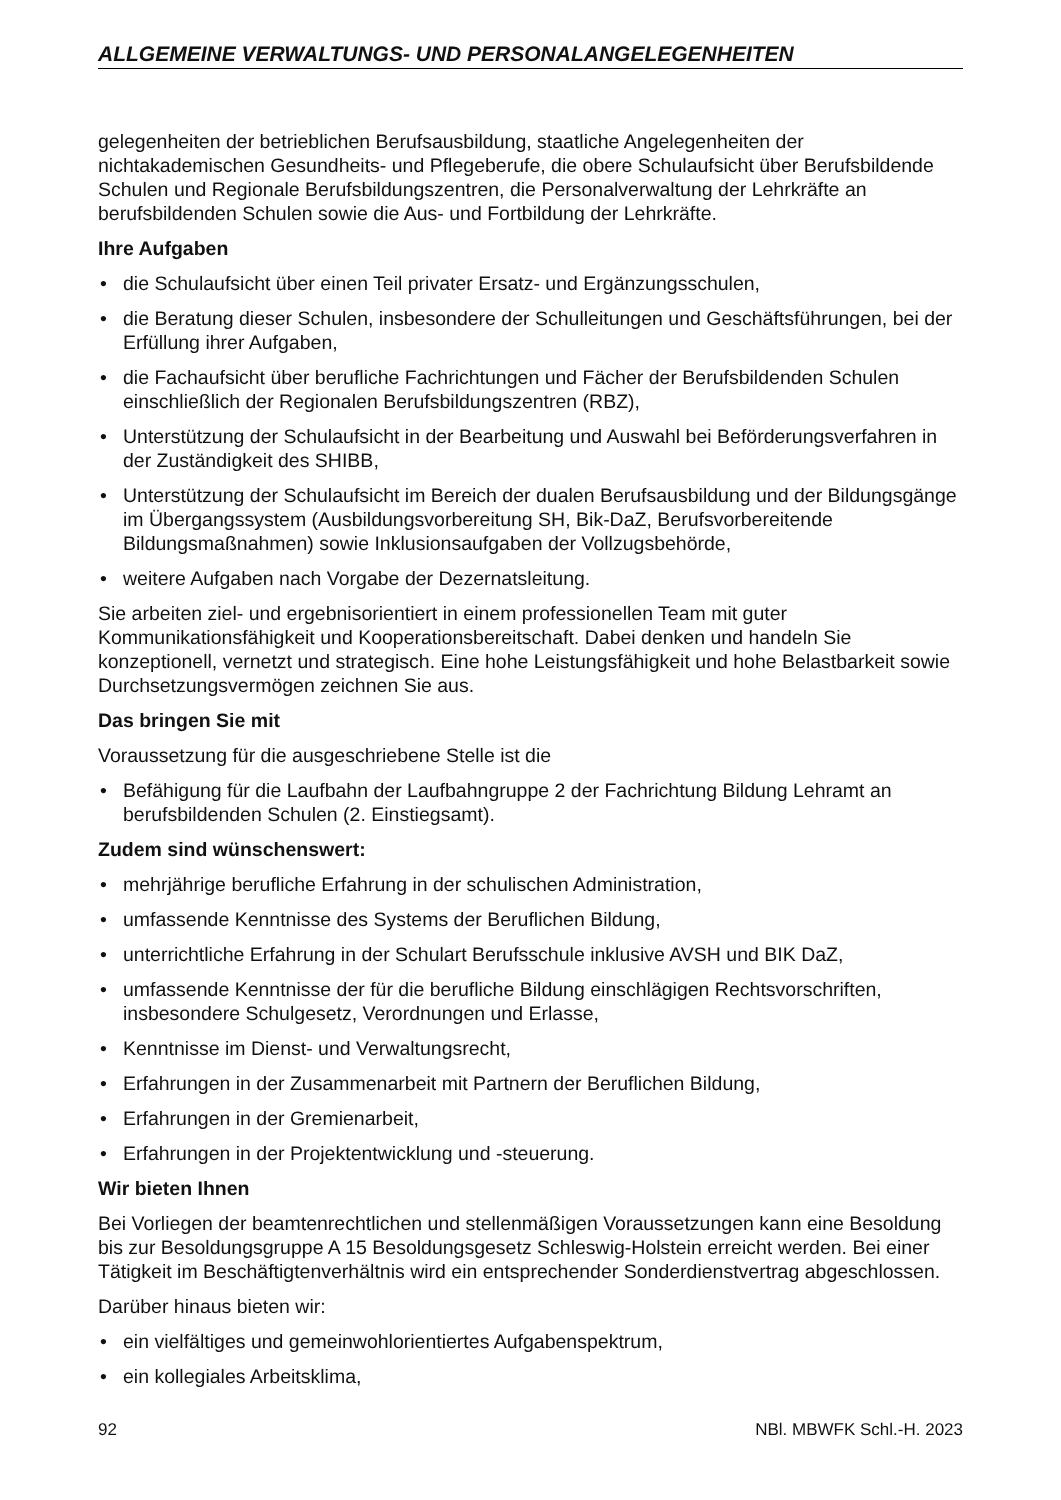ALLGEMEINE VERWALTUNGS- UND PERSONALANGELEGENHEITEN
gelegenheiten der betrieblichen Berufsausbildung, staatliche Angelegenheiten der nichtakademischen Gesundheits- und Pflegeberufe, die obere Schulaufsicht über Berufsbildende Schulen und Regionale Berufsbildungszentren, die Personalverwaltung der Lehrkräfte an berufsbildenden Schulen sowie die Aus- und Fortbildung der Lehrkräfte.
Ihre Aufgaben
• die Schulaufsicht über einen Teil privater Ersatz- und Ergänzungsschulen,
• die Beratung dieser Schulen, insbesondere der Schulleitungen und Geschäftsführungen, bei der Erfüllung ihrer Aufgaben,
• die Fachaufsicht über berufliche Fachrichtungen und Fächer der Berufsbildenden Schulen einschließlich der Regionalen Berufsbildungszentren (RBZ),
• Unterstützung der Schulaufsicht in der Bearbeitung und Auswahl bei Beförderungsverfahren in der Zuständigkeit des SHIBB,
• Unterstützung der Schulaufsicht im Bereich der dualen Berufsausbildung und der Bildungsgänge im Übergangssystem (Ausbildungsvorbereitung SH, Bik-DaZ, Berufsvorbereitende Bildungsmaßnahmen) sowie Inklusionsaufgaben der Vollzugsbehörde,
• weitere Aufgaben nach Vorgabe der Dezernatsleitung.
Sie arbeiten ziel- und ergebnisorientiert in einem professionellen Team mit guter Kommunikationsfähigkeit und Kooperationsbereitschaft. Dabei denken und handeln Sie konzeptionell, vernetzt und strategisch. Eine hohe Leistungsfähigkeit und hohe Belastbarkeit sowie Durchsetzungsvermögen zeichnen Sie aus.
Das bringen Sie mit
Voraussetzung für die ausgeschriebene Stelle ist die
• Befähigung für die Laufbahn der Laufbahngruppe 2 der Fachrichtung Bildung Lehramt an berufsbildenden Schulen (2. Einstiegsamt).
Zudem sind wünschenswert:
• mehrjährige berufliche Erfahrung in der schulischen Administration,
• umfassende Kenntnisse des Systems der Beruflichen Bildung,
• unterrichtliche Erfahrung in der Schulart Berufsschule inklusive AVSH und BIK DaZ,
• umfassende Kenntnisse der für die berufliche Bildung einschlägigen Rechtsvorschriften, insbesondere Schulgesetz, Verordnungen und Erlasse,
• Kenntnisse im Dienst- und Verwaltungsrecht,
• Erfahrungen in der Zusammenarbeit mit Partnern der Beruflichen Bildung,
• Erfahrungen in der Gremienarbeit,
• Erfahrungen in der Projektentwicklung und -steuerung.
Wir bieten Ihnen
Bei Vorliegen der beamtenrechtlichen und stellenmäßigen Voraussetzungen kann eine Besoldung bis zur Besoldungsgruppe A 15 Besoldungsgesetz Schleswig-Holstein erreicht werden. Bei einer Tätigkeit im Beschäftigtenverhältnis wird ein entsprechender Sonderdienstvertrag abgeschlossen.
Darüber hinaus bieten wir:
• ein vielfältiges und gemeinwohlorientiertes Aufgabenspektrum,
• ein kollegiales Arbeitsklima,
92 NBl. MBWFK Schl.-H. 2023